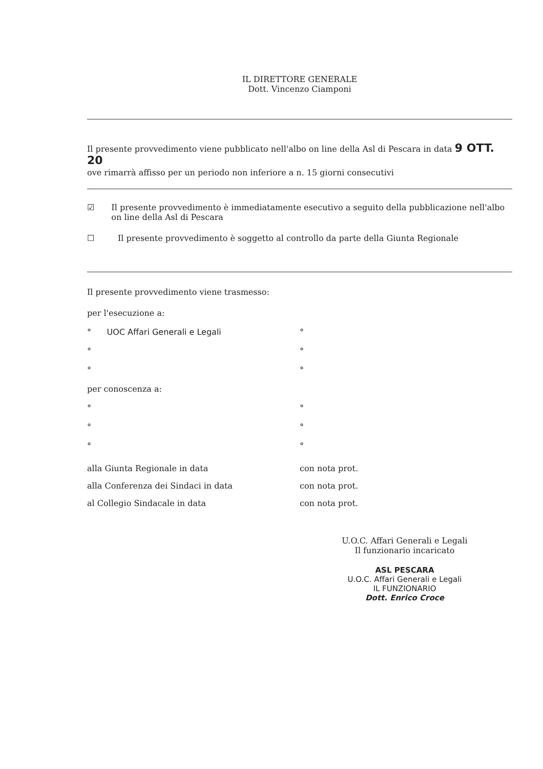IL DIRETTORE GENERALE
Dott. Vincenzo Ciamponi
Il presente provvedimento viene pubblicato nell'albo on line della Asl di Pescara in data 9 OTT. 20
ove rimarrà affisso per un periodo non inferiore a n. 15 giorni consecutivi
☑ Il presente provvedimento è immediatamente esecutivo a seguito della pubblicazione nell'albo on line della Asl di Pescara
☐ Il presente provvedimento è soggetto al controllo da parte della Giunta Regionale
Il presente provvedimento viene trasmesso:
per l'esecuzione a:
° UOC Affari Generali e Legali
°
°
°
°
°
per conoscenza a:
°
°
°
°
°
°
alla Giunta Regionale in data
alla Conferenza dei Sindaci in data
al Collegio Sindacale in data
con nota prot.
con nota prot.
con nota prot.
U.O.C. Affari Generali e Legali
Il funzionario incaricato
ASL PESCARA
U.O.C. Affari Generali e Legali
IL FUNZIONARIO
Dott. Enrico Croce